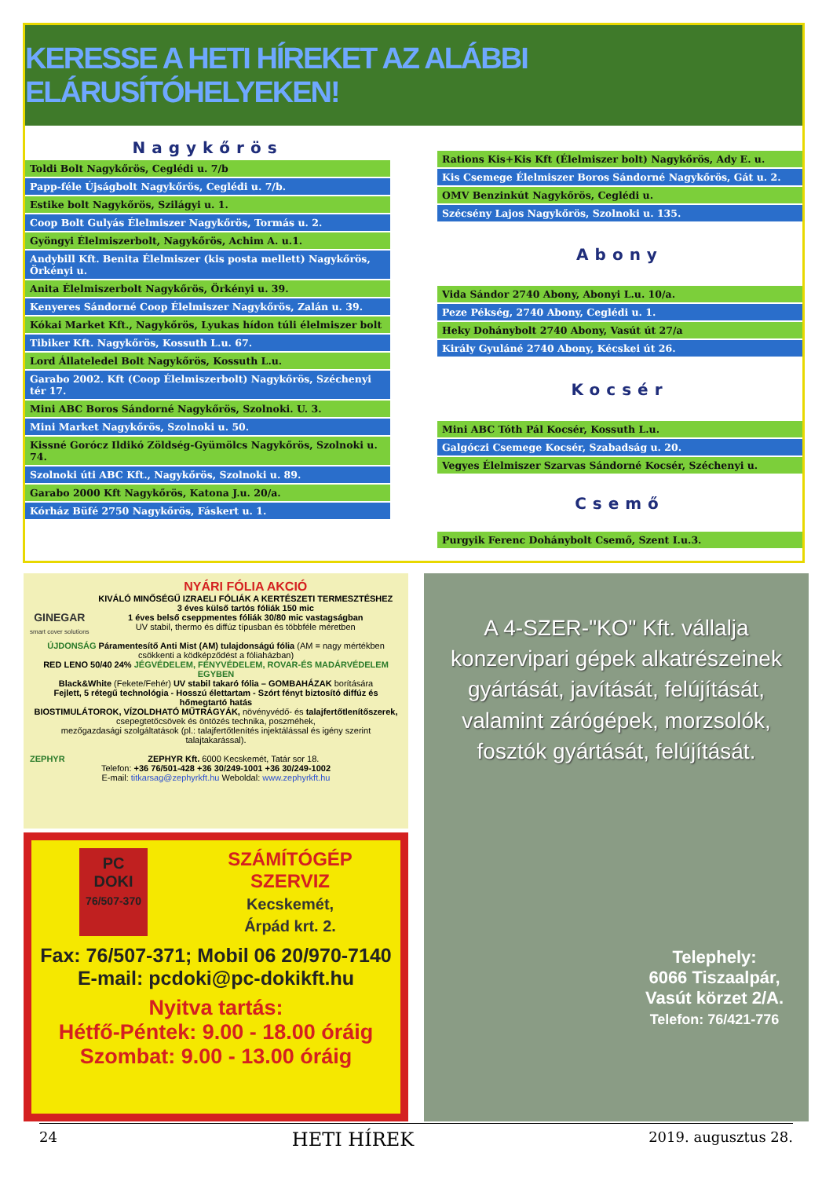KERESSE A HETI HÍREKET AZ ALÁBBI ELÁRUSÍTÓHELYEKEN!
Nagykőrös
| Toldi Bolt Nagykőrös, Ceglédi u. 7/b |
| Papp-féle Újságbolt Nagykőrös, Ceglédi u. 7/b. |
| Estike bolt Nagykőrös, Szilágyi u. 1. |
| Coop Bolt Gulyás Élelmiszer Nagykőrös, Tormás u. 2. |
| Gyöngyi Élelmiszerbolt, Nagykőrös, Achim A. u.1. |
| Andybill Kft. Benita Élelmiszer (kis posta mellett) Nagykőrös, Örkényi u. |
| Anita Élelmiszerbolt Nagykőrös, Örkényi u. 39. |
| Kenyeres Sándorné Coop Élelmiszer Nagykőrös, Zalán u. 39. |
| Kókai Market Kft., Nagykőrös, Lyukas hídon túli élelmiszer bolt |
| Tibiker Kft. Nagykőrös, Kossuth L.u. 67. |
| Lord Állateledel Bolt Nagykőrös, Kossuth L.u. |
| Garabo 2002. Kft (Coop Élelmiszerbolt) Nagykőrös, Széchenyi tér 17. |
| Mini ABC Boros Sándorné Nagykőrös, Szolnoki. U. 3. |
| Mini Market Nagykőrös, Szolnoki u. 50. |
| Kissné Gorócz Ildikó Zöldség-Gyümölcs Nagykőrös, Szolnoki u. 74. |
| Szolnoki úti ABC Kft., Nagykőrös, Szolnoki u. 89. |
| Garabo 2000 Kft Nagykőrös, Katona J.u. 20/a. |
| Kórház Büfé 2750 Nagykőrös, Fáskert u. 1. |
| Rations Kis+Kis Kft (Élelmiszer bolt) Nagykőrös, Ady E. u. |
| Kis Csemege Élelmiszer Boros Sándorné Nagykőrös, Gát u. 2. |
| OMV Benzinkút Nagykőrös, Ceglédi u. |
| Szécsény Lajos Nagykőrös, Szolnoki u. 135. |
Abony
| Vida Sándor 2740 Abony, Abonyi L.u. 10/a. |
| Peze Pékség, 2740 Abony, Ceglédi u. 1. |
| Heky Dohánybolt 2740 Abony, Vasút út 27/a |
| Király Gyuláné 2740 Abony, Kécskei út 26. |
Kocsér
| Mini ABC Tóth Pál Kocsér, Kossuth L.u. |
| Galgóczi Csemege Kocsér, Szabadság u. 20. |
| Vegyes Élelmiszer Szarvas Sándorné Kocsér, Széchenyi u. |
Csemő
| Purgyik Ferenc Dohánybolt Csemő, Szent I.u.3. |
GINEGAR
smart cover solutions
NYÁRI FÓLIA AKCIÓ
KIVÁLÓ MINŐSÉGŰ IZRAELI FÓLIÁK A KERTÉSZETI TERMESZTÉSHEZ
3 éves külső tartós fóliák 150 mic
1 éves belső cseppmentes fóliák 30/80 mic vastagságban
UV stabil, thermo és diffúz típusban és többféle méretben
ÚJDONSÁG Páramentesítő Anti Mist (AM) tulajdonságú fólia (AM = nagy mértékben csökkenti a ködképződést a fóliaházban)
RED LENO 50/40 24% JÉGVÉDELEM, FÉNYVÉDELEM, ROVAR-ÉS MADÁRVÉDELEM EGYBEN
Black&White (Fekete/Fehér) UV stabil takaró fólia – GOMBAHÁZAK borítására
Fejlett, 5 rétegű technológia - Hosszú élettartam - Szórt fényt biztosító diffúz és hőmegtartó hatás
BIOSTIMULÁTOROK, VÍZOLDHATÓ MŰTRÁGYÁK, növényvédő- és talajfertőtlenítőszerek,
csepegtetőcsövek és öntözés technika, poszméhek,
mezőgazdasági szolgáltatások (pl.: talajfertőtlenítés injektálással és igény szerint talajtakarással).
ZEPHYR ZEPHYR Kft. 6000 Kecskemét, Tatár sor 18.
Telefon: +36 76/501-428 +36 30/249-1001 +36 30/249-1002
E-mail: titkarsag@zephyrkft.hu Weboldal: www.zephyrkft.hu
PC
DOKI
76/507-370
SZÁMÍTÓGÉP
SZERVIZ
Kecskemét,
Árpád krt. 2.
Fax: 76/507-371; Mobil 06 20/970-7140
E-mail: pcdoki@pc-dokikft.hu
Nyitva tartás:
Hétfő-Péntek: 9.00 - 18.00 óráig
Szombat: 9.00 - 13.00 óráig
A 4-SZER-"KO" Kft. vállalja konzervipari gépek alkatrészeinek gyártását, javítását, felújítását, valamint zárógépek, morzsolók, fosztók gyártását, felújítását.
Telephely:
6066 Tiszaalpár,
Vasút körzet 2/A.
Telefon: 76/421-776
24 HETI HÍREK 2019. augusztus 28.